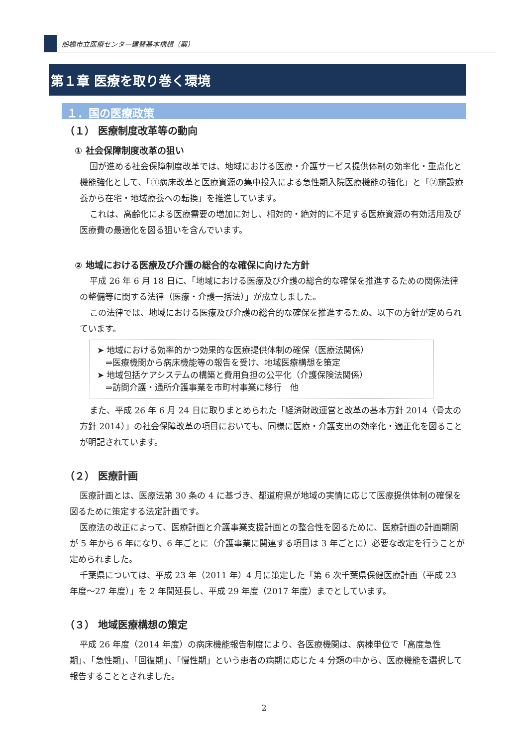船橋市立医療センター建替基本構想（案）
第１章 医療を取り巻く環境
１．国の医療政策
（１） 医療制度改革等の動向
① 社会保障制度改革の狙い
国が進める社会保障制度改革では、地域における医療・介護サービス提供体制の効率化・重点化と機能強化として、「①病床改革と医療資源の集中投入による急性期入院医療機能の強化」と「②施設療養から在宅・地域療養への転換」を推進しています。
これは、高齢化による医療需要の増加に対し、相対的・絶対的に不足する医療資源の有効活用及び医療費の最適化を図る狙いを含んでいます。
② 地域における医療及び介護の総合的な確保に向けた方針
平成 26 年 6 月 18 日に、「地域における医療及び介護の総合的な確保を推進するための関係法律の整備等に関する法律（医療・介護一括法）」が成立しました。
この法律では、地域における医療及び介護の総合的な確保を推進するため、以下の方針が定められています。
➤ 地域における効率的かつ効果的な医療提供体制の確保（医療法関係）
　⇒医療機関から病床機能等の報告を受け、地域医療構想を策定
➤ 地域包括ケアシステムの構築と費用負担の公平化（介護保険法関係）
　⇒訪問介護・通所介護事業を市町村事業に移行　他
また、平成 26 年 6 月 24 日に取りまとめられた「経済財政運営と改革の基本方針 2014（骨太の方針 2014）」の社会保障改革の項目においても、同様に医療・介護支出の効率化・適正化を図ることが明記されています。
（２） 医療計画
医療計画とは、医療法第 30 条の 4 に基づき、都道府県が地域の実情に応じて医療提供体制の確保を図るために策定する法定計画です。
医療法の改正によって、医療計画と介護事業支援計画との整合性を図るために、医療計画の計画期間が 5 年から 6 年になり、6 年ごとに（介護事業に関連する項目は 3 年ごとに）必要な改定を行うことが定められました。
千葉県については、平成 23 年（2011 年）4 月に策定した「第 6 次千葉県保健医療計画（平成 23 年度～27 年度）」を 2 年間延長し、平成 29 年度（2017 年度）までとしています。
（３） 地域医療構想の策定
平成 26 年度（2014 年度）の病床機能報告制度により、各医療機関は、病棟単位で「高度急性期」、「急性期」、「回復期」、「慢性期」という患者の病期に応じた 4 分類の中から、医療機能を選択して報告することとされました。
2